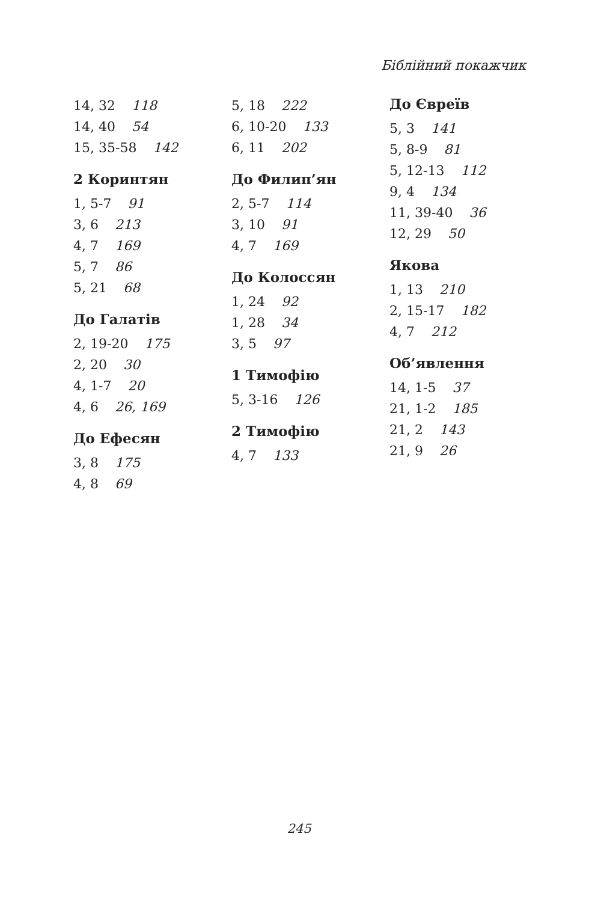Біблійний покажчик
14, 32 118
14, 40 54
15, 35-58 142
2 Коринтян
1, 5-7 91
3, 6 213
4, 7 169
5, 7 86
5, 21 68
До Галатів
2, 19-20 175
2, 20 30
4, 1-7 20
4, 6 26, 169
До Ефесян
3, 8 175
4, 8 69
5, 18 222
6, 10-20 133
6, 11 202
До Филип’ян
2, 5-7 114
3, 10 91
4, 7 169
До Колоссян
1, 24 92
1, 28 34
3, 5 97
1 Тимофію
5, 3-16 126
2 Тимофію
4, 7 133
До Євреїв
5, 3 141
5, 8-9 81
5, 12-13 112
9, 4 134
11, 39-40 36
12, 29 50
Якова
1, 13 210
2, 15-17 182
4, 7 212
Об’явлення
14, 1-5 37
21, 1-2 185
21, 2 143
21, 9 26
245